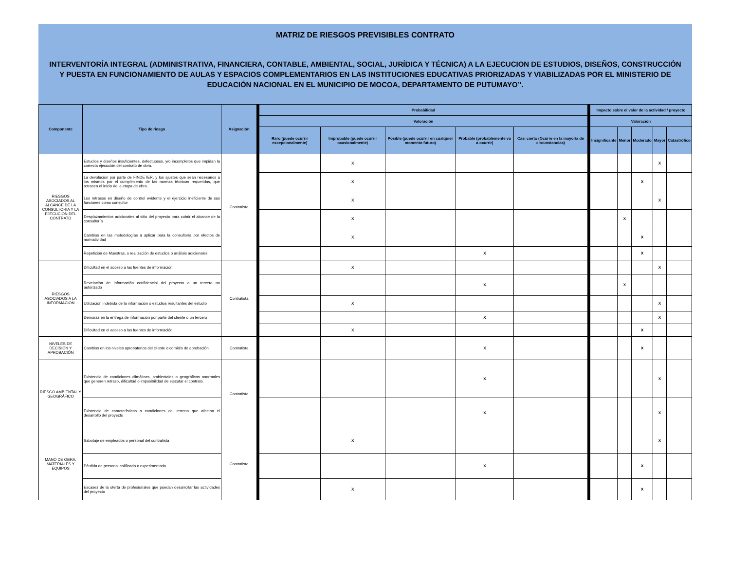MATRIZ DE RIESGOS PREVISIBLES CONTRATO
INTERVENTORÍA INTEGRAL (ADMINISTRATIVA, FINANCIERA, CONTABLE, AMBIENTAL, SOCIAL, JURÍDICA Y TÉCNICA) A LA EJECUCION DE ESTUDIOS, DISEÑOS, CONSTRUCCIÓN Y PUESTA EN FUNCIONAMIENTO DE AULAS Y ESPACIOS COMPLEMENTARIOS EN LAS INSTITUCIONES EDUCATIVAS PRIORIZADAS Y VIABILIZADAS POR EL MINISTERIO DE EDUCACIÓN NACIONAL EN EL MUNICIPIO DE MOCOA, DEPARTAMENTO DE PUTUMAYO”.
| Componente | Tipo de riesgo | Asignación | Probabilidad | | | | | Impacto sobre el valor de la actividad / proyecto | | | | |
| --- | --- | --- | --- | --- | --- | --- | --- | --- | --- | --- | --- | --- |
| | | | Valoración | | | | | Valoración | | | | |
| | | | Raro (puede ocurrir excepcionalmente) | Improbable (puede ocurrir ocasionalmente) | Posible (puede ocurrir en cualquier momento futuro) | Probable (probablemente va a ocurrir) | Casi cierto (Ocurre en la mayoría de circunstancias) | Insignificante | Menor | Moderado | Mayor | Catastrófico |
| RIESGOS ASOCIADOS AL ALCANCE DE LA CONSULTORIA Y LA EJECUCION DEL CONTRATO | Estudios y diseños insuficientes, defectuosos, y/o incompletos que impidan la correcta ejecución del contrato de obra. | Contratista | | X | | | | | | | X | |
| | La devolución por parte de FINDETER, y los ajustes que sean necesarios a los mismos por el cumplimiento de las normas técnicas requeridas, que retrasen el inicio de la etapa de obra. | | | X | | | | | | X | | |
| | Los retrasos en diseño de control evidente y el ejercicio ineficiente de sus funciones como consultor | | | X | | | | | | | X | |
| | Desplazamientos adicionales al sitio del proyecto para cubrir el alcance de la consultoría | | | X | | | | | X | | | |
| | Cambios en las metodologías a aplicar para la consultoría por efectos de normatividad | | | X | | | | | | X | | |
| | Repetición de Muestras, o realización de estudios o análisis adicionales | | | | | X | | | | X | | |
| RIESGOS ASOCIADOS A LA INFORMACIÓN | Dificultad en el acceso a las fuentes de información | Contratista | | X | | | | | | | X | |
| | Revelación de información confidencial del proyecto a un tercero no autorizado | | | | | X | | | X | | | |
| | Utilización indebida de la información o estudios resultantes del estudio | | | X | | | | | | | X | |
| | Demoras en la entrega de información por parte del cliente o un tercero | | | | | X | | | | | X | |
| | Dificultad en el acceso a las fuentes de información | | | X | | | | | | X | | |
| NIVELES DE DECISIÓN Y APROBACIÓN | Cambios en los niveles aprobatorios del cliente o comités de aprobación | Contratista | | | | X | | | | X | | |
| RIESGO AMBIENTAL Y GEOGRÁFICO | Existencia de condiciones climáticas, ambientales o geográficas anormales que generen retraso, dificultad o imposibilidad de ejecutar el contrato. | Contratista | | | | X | | | | | X | |
| | Existencia de características o condiciones del terreno que afectan el desarrollo del proyecto | | | | | X | | | | | X | |
| MANO DE OBRA, MATERIALES Y EQUIPOS | Sabotaje de empleados o personal del contratista | Contratista | | X | | | | | | | X | |
| | Pérdida de personal calificado o experimentado | | | | | X | | | | X | | |
| | Escasez de la oferta de profesionales que puedan desarrollar las actividades del proyecto | | | X | | | | | | X | | |